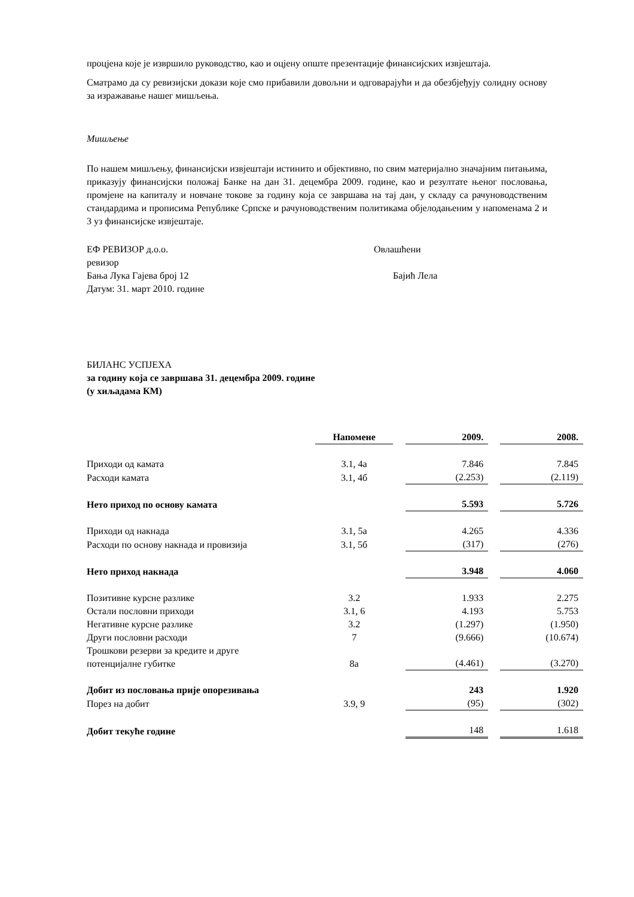процјена које је извршило руководство, као и оцјену опште презентације финансијских извјештаја.
Сматрамо да су ревизијски докази које смо прибавили довољни и одговарајући и да обезбјеђују солидну основу за изражавање нашег мишљења.
Мишљење
По нашем мишљењу, финансијски извјештаји истинито и објективно, по свим материјално значајним питањима, приказују финансијски положај Банке на дан 31. децембра 2009. године, као и резултате њеног пословања, промјене на капиталу и новчане токове за годину која се завршава на тај дан, у складу са рачуноводственим стандардима и прописима Републике Српске и рачуноводственим политикама објелодањеним у напоменама 2 и 3 уз финансијске извјештаје.
ЕФ РЕВИЗОР д.о.о.
ревизор
Бања Лука Гајева број 12
Датум: 31. март 2010. године
Овлашћени
Бајић Лела
БИЛАНС УСПЈЕХА
за годину која се завршава 31. децембра 2009. године
(у хиљадама КМ)
| | Напомене | | 2009. | | 2008. |
| --- | --- | --- | --- | --- | --- |
| Приходи од камата | 3.1, 4а | | 7.846 | | 7.845 |
| Расходи камата | 3.1, 4б | | (2.253) | | (2.119) |
| Нето приход по основу камата | | | 5.593 | | 5.726 |
| Приходи од накнада | 3.1, 5а | | 4.265 | | 4.336 |
| Расходи по основу накнада и провизија | 3.1, 5б | | (317) | | (276) |
| Нето приход накнада | | | 3.948 | | 4.060 |
| Позитивне курсне разлике | 3.2 | | 1.933 | | 2.275 |
| Остали пословни приходи | 3.1, 6 | | 4.193 | | 5.753 |
| Негативне курсне разлике | 3.2 | | (1.297) | | (1.950) |
| Други пословни расходи | 7 | | (9.666) | | (10.674) |
| Трошкови резерви за кредите и друге потенцијалне губитке | 8а | | (4.461) | | (3.270) |
| Добит из пословања прије опорезивања | | | 243 | | 1.920 |
| Порез на добит | 3.9, 9 | | (95) | | (302) |
| Добит текуће године | | | 148 | | 1.618 |